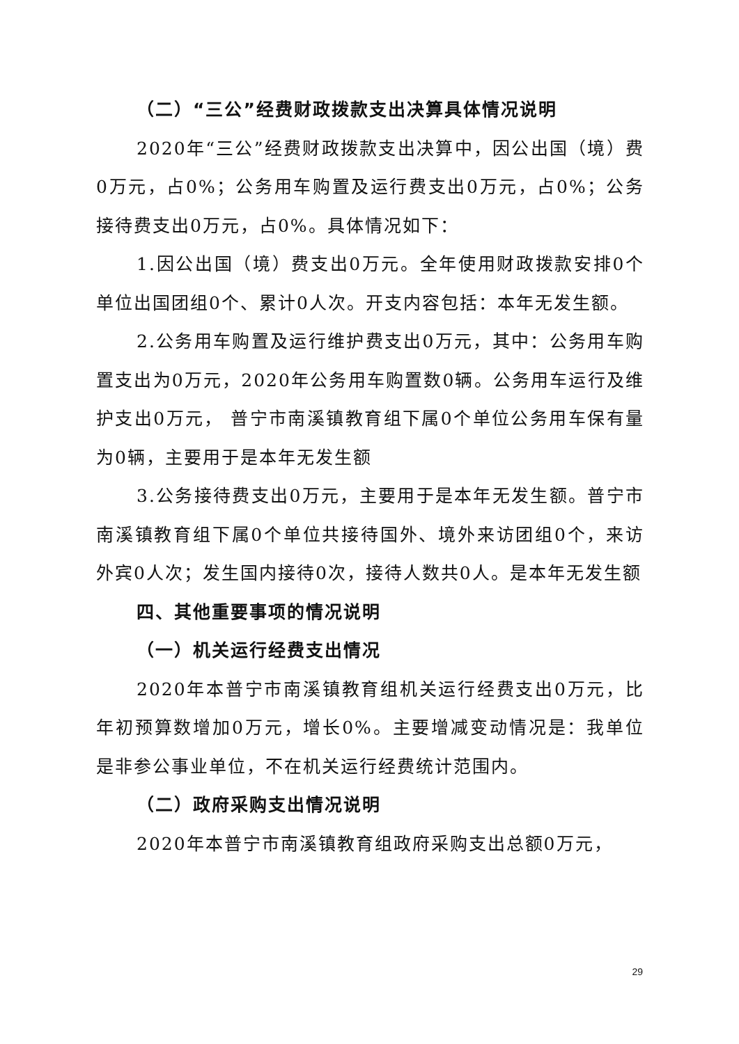（二）“三公”经费财政拨款支出决算具体情况说明
2020年“三公”经费财政拨款支出决算中，因公出国（境）费0万元，占0%；公务用车购置及运行费支出0万元，占0%；公务接待费支出0万元，占0%。具体情况如下：
1.因公出国（境）费支出0万元。全年使用财政拨款安排0个单位出国团组0个、累计0人次。开支内容包括：本年无发生额。
2.公务用车购置及运行维护费支出0万元，其中：公务用车购置支出为0万元，2020年公务用车购置数0辆。公务用车运行及维护支出0万元， 普宁市南溪镇教育组下属0个单位公务用车保有量为0辆，主要用于是本年无发生额
3.公务接待费支出0万元，主要用于是本年无发生额。普宁市南溪镇教育组下属0个单位共接待国外、境外来访团组0个，来访外宾0人次；发生国内接待0次，接待人数共0人。是本年无发生额
四、其他重要事项的情况说明
（一）机关运行经费支出情况
2020年本普宁市南溪镇教育组机关运行经费支出0万元，比年初预算数增加0万元，增长0%。主要增减变动情况是：我单位是非参公事业单位，不在机关运行经费统计范围内。
（二）政府采购支出情况说明
2020年本普宁市南溪镇教育组政府采购支出总额0万元，
29